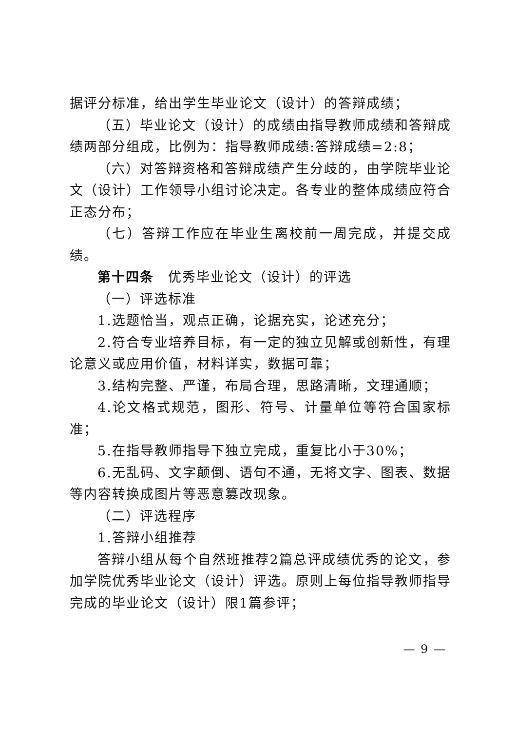据评分标准，给出学生毕业论文（设计）的答辩成绩；
（五）毕业论文（设计）的成绩由指导教师成绩和答辩成绩两部分组成，比例为：指导教师成绩:答辩成绩=2:8；
（六）对答辩资格和答辩成绩产生分歧的，由学院毕业论文（设计）工作领导小组讨论决定。各专业的整体成绩应符合正态分布；
（七）答辩工作应在毕业生离校前一周完成，并提交成绩。
第十四条　优秀毕业论文（设计）的评选
（一）评选标准
1.选题恰当，观点正确，论据充实，论述充分；
2.符合专业培养目标，有一定的独立见解或创新性，有理论意义或应用价值，材料详实，数据可靠；
3.结构完整、严谨，布局合理，思路清晰，文理通顺；
4.论文格式规范，图形、符号、计量单位等符合国家标准；
5.在指导教师指导下独立完成，重复比小于30%；
6.无乱码、文字颠倒、语句不通，无将文字、图表、数据等内容转换成图片等恶意篡改现象。
（二）评选程序
1.答辩小组推荐
答辩小组从每个自然班推荐2篇总评成绩优秀的论文，参加学院优秀毕业论文（设计）评选。原则上每位指导教师指导完成的毕业论文（设计）限1篇参评；
— 9 —